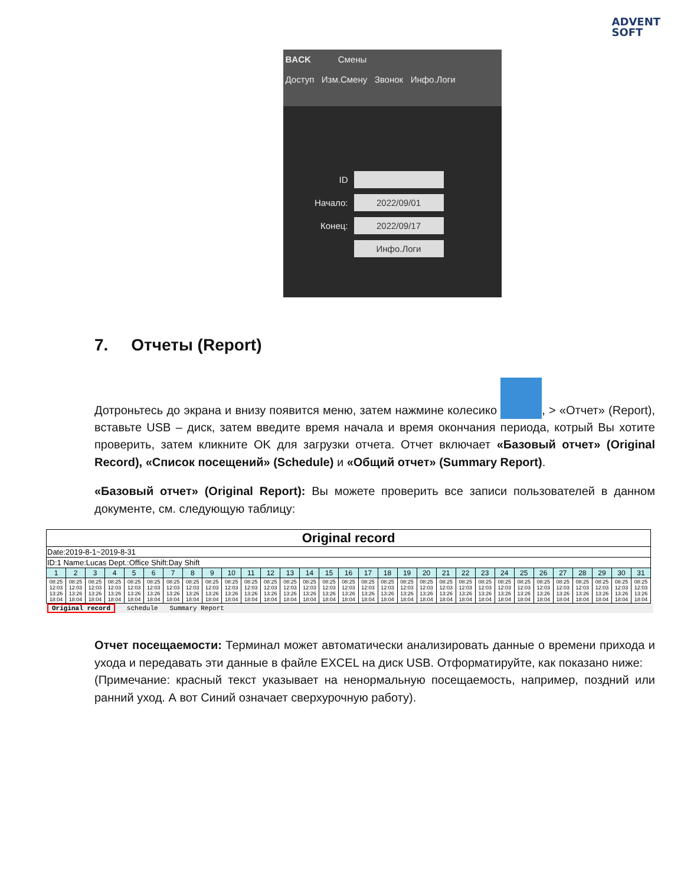ADVENT
SOFT
BACK Смены
Доступ Изм.Смену Звонок Инфо.Логи
ID
Начало:
2022/09/01
Конец:
2022/09/17
Инфо.Логи
7. Отчеты (Report)
Дотроньтесь до экрана и внизу появится меню, затем нажмине колесико , > «Отчет» (Report), вставьте USB – диск, затем введите время начала и время окончания периода, котрый Вы хотите проверить, затем кликните OK для загрузки отчета. Отчет включает «Базовый отчет» (Original Record), «Список посещений» (Schedule) и «Общий отчет» (Summary Report).
«Базовый отчет» (Original Report): Вы можете проверить все записи пользователей в данном документе, см. следующую таблицу:
| Original record | | | | | | | | | | | | | | | | | | | | | | | | | | | | | | |
| --- | --- | --- | --- | --- | --- | --- | --- | --- | --- | --- | --- | --- | --- | --- | --- | --- | --- | --- | --- | --- | --- | --- | --- | --- | --- | --- | --- | --- | --- | --- |
| Date:2019-8-1~2019-8-31 | | | | | | | | | | | | | | | | | | | | | | | | | | | | | | |
| ID:1 Name:Lucas Dept.:Office Shift:Day Shift | | | | | | | | | | | | | | | | | | | | | | | | | | | | | | |
| 1 | 2 | 3 | 4 | 5 | 6 | 7 | 8 | 9 | 10 | 11 | 12 | 13 | 14 | 15 | 16 | 17 | 18 | 19 | 20 | 21 | 22 | 23 | 24 | 25 | 26 | 27 | 28 | 29 | 30 | 31 |
| 08:25 12:03 13:26 18:04 | 08:25 12:03 13:26 18:04 | 08:25 12:03 13:26 18:04 | 08:25 12:03 13:26 18:04 | 08:25 12:03 13:26 18:04 | 08:25 12:03 13:26 18:04 | 08:25 12:03 13:26 18:04 | 08:25 12:03 13:26 18:04 | 08:25 12:03 13:26 18:04 | 08:25 12:03 13:26 18:04 | 08:25 12:03 13:26 18:04 | 08:25 12:03 13:26 18:04 | 08:25 12:03 13:26 18:04 | 08:25 12:03 13:26 18:04 | 08:25 12:03 13:26 18:04 | 08:25 12:03 13:26 18:04 | 08:25 12:03 13:26 18:04 | 08:25 12:03 13:26 18:04 | 08:25 12:03 13:26 18:04 | 08:25 12:03 13:26 18:04 | 08:25 12:03 13:26 18:04 | 08:25 12:03 13:26 18:04 | 08:25 12:03 13:26 18:04 | 08:25 12:03 13:26 18:04 | 08:25 12:03 13:26 18:04 | 08:25 12:03 13:26 18:04 | 08:25 12:03 13:26 18:04 | 08:25 12:03 13:26 18:04 | 08:25 12:03 13:26 18:04 | 08:25 12:03 13:26 18:04 | 08:25 12:03 13:26 18:04 |
Original record schedule Summary Report
Отчет посещаемости: Терминал может автоматически анализировать данные о времени прихода и ухода и передавать эти данные в файле EXCEL на диск USB. Отформатируйте, как показано ниже:
(Примечание: красный текст указывает на ненормальную посещаемость, например, поздний или ранний уход. А вот Синий означает сверхурочную работу).